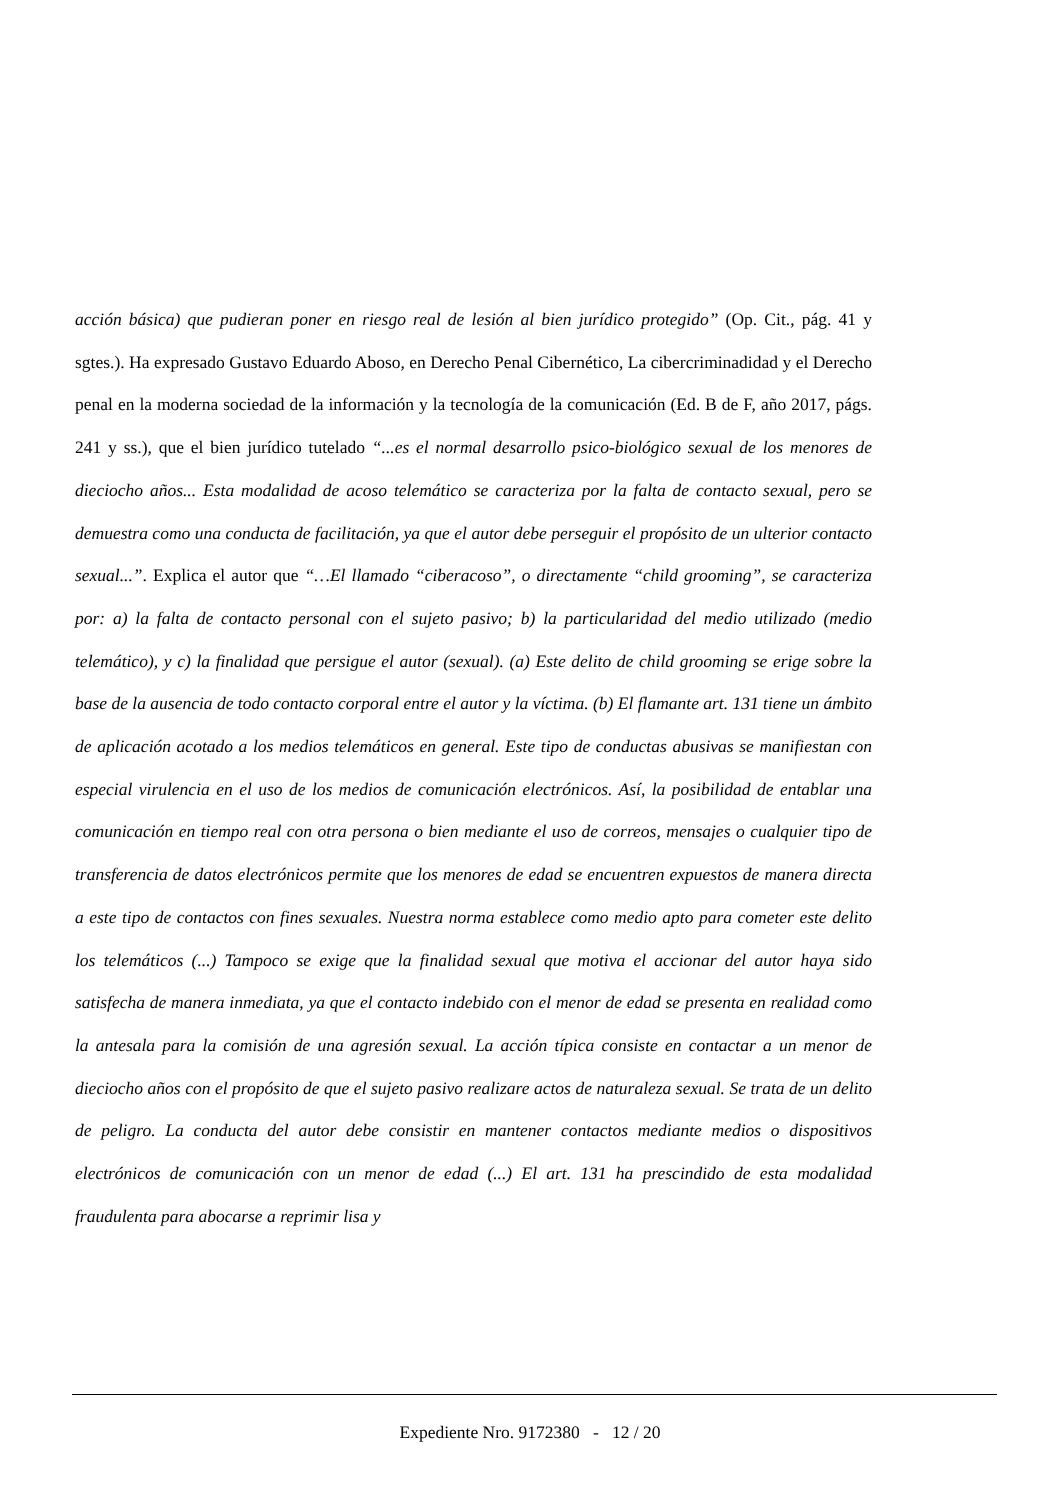acción básica) que pudieran poner en riesgo real de lesión al bien jurídico protegido” (Op. Cit., pág. 41 y sgtes.). Ha expresado Gustavo Eduardo Aboso, en Derecho Penal Cibernético, La cibercriminadidad y el Derecho penal en la moderna sociedad de la información y la tecnología de la comunicación (Ed. B de F, año 2017, págs. 241 y ss.), que el bien jurídico tutelado “...es el normal desarrollo psico-biológico sexual de los menores de dieciocho años... Esta modalidad de acoso telemático se caracteriza por la falta de contacto sexual, pero se demuestra como una conducta de facilitación, ya que el autor debe perseguir el propósito de un ulterior contacto sexual...”. Explica el autor que “…El llamado “ciberacoso”, o directamente “child grooming”, se caracteriza por: a) la falta de contacto personal con el sujeto pasivo; b) la particularidad del medio utilizado (medio telemático), y c) la finalidad que persigue el autor (sexual). (a) Este delito de child grooming se erige sobre la base de la ausencia de todo contacto corporal entre el autor y la víctima. (b) El flamante art. 131 tiene un ámbito de aplicación acotado a los medios telemáticos en general. Este tipo de conductas abusivas se manifiestan con especial virulencia en el uso de los medios de comunicación electrónicos. Así, la posibilidad de entablar una comunicación en tiempo real con otra persona o bien mediante el uso de correos, mensajes o cualquier tipo de transferencia de datos electrónicos permite que los menores de edad se encuentren expuestos de manera directa a este tipo de contactos con fines sexuales. Nuestra norma establece como medio apto para cometer este delito los telemáticos (...) Tampoco se exige que la finalidad sexual que motiva el accionar del autor haya sido satisfecha de manera inmediata, ya que el contacto indebido con el menor de edad se presenta en realidad como la antesala para la comisión de una agresión sexual. La acción típica consiste en contactar a un menor de dieciocho años con el propósito de que el sujeto pasivo realizare actos de naturaleza sexual. Se trata de un delito de peligro. La conducta del autor debe consistir en mantener contactos mediante medios o dispositivos electrónicos de comunicación con un menor de edad (...) El art. 131 ha prescindido de esta modalidad fraudulenta para abocarse a reprimir lisa y
Expediente Nro. 9172380 - 12 / 20